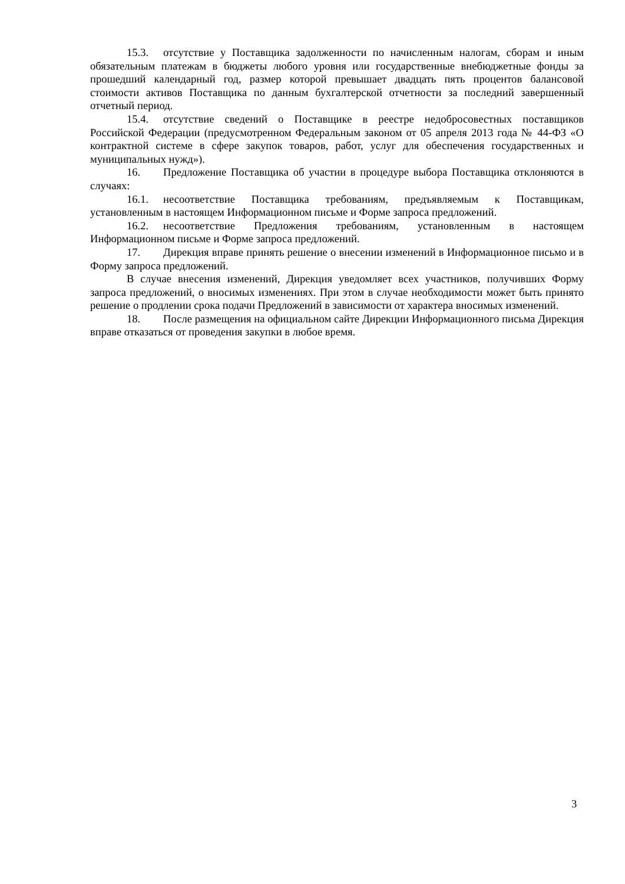15.3. отсутствие у Поставщика задолженности по начисленным налогам, сборам и иным обязательным платежам в бюджеты любого уровня или государственные внебюджетные фонды за прошедший календарный год, размер которой превышает двадцать пять процентов балансовой стоимости активов Поставщика по данным бухгалтерской отчетности за последний завершенный отчетный период.
15.4. отсутствие сведений о Поставщике в реестре недобросовестных поставщиков Российской Федерации (предусмотренном Федеральным законом от 05 апреля 2013 года № 44-ФЗ «О контрактной системе в сфере закупок товаров, работ, услуг для обеспечения государственных и муниципальных нужд»).
16. Предложение Поставщика об участии в процедуре выбора Поставщика отклоняются в случаях:
16.1. несоответствие Поставщика требованиям, предъявляемым к Поставщикам, установленным в настоящем Информационном письме и Форме запроса предложений.
16.2. несоответствие Предложения требованиям, установленным в настоящем Информационном письме и Форме запроса предложений.
17. Дирекция вправе принять решение о внесении изменений в Информационное письмо и в Форму запроса предложений.
В случае внесения изменений, Дирекция уведомляет всех участников, получивших Форму запроса предложений, о вносимых изменениях. При этом в случае необходимости может быть принято решение о продлении срока подачи Предложений в зависимости от характера вносимых изменений.
18. После размещения на официальном сайте Дирекции Информационного письма Дирекция вправе отказаться от проведения закупки в любое время.
3